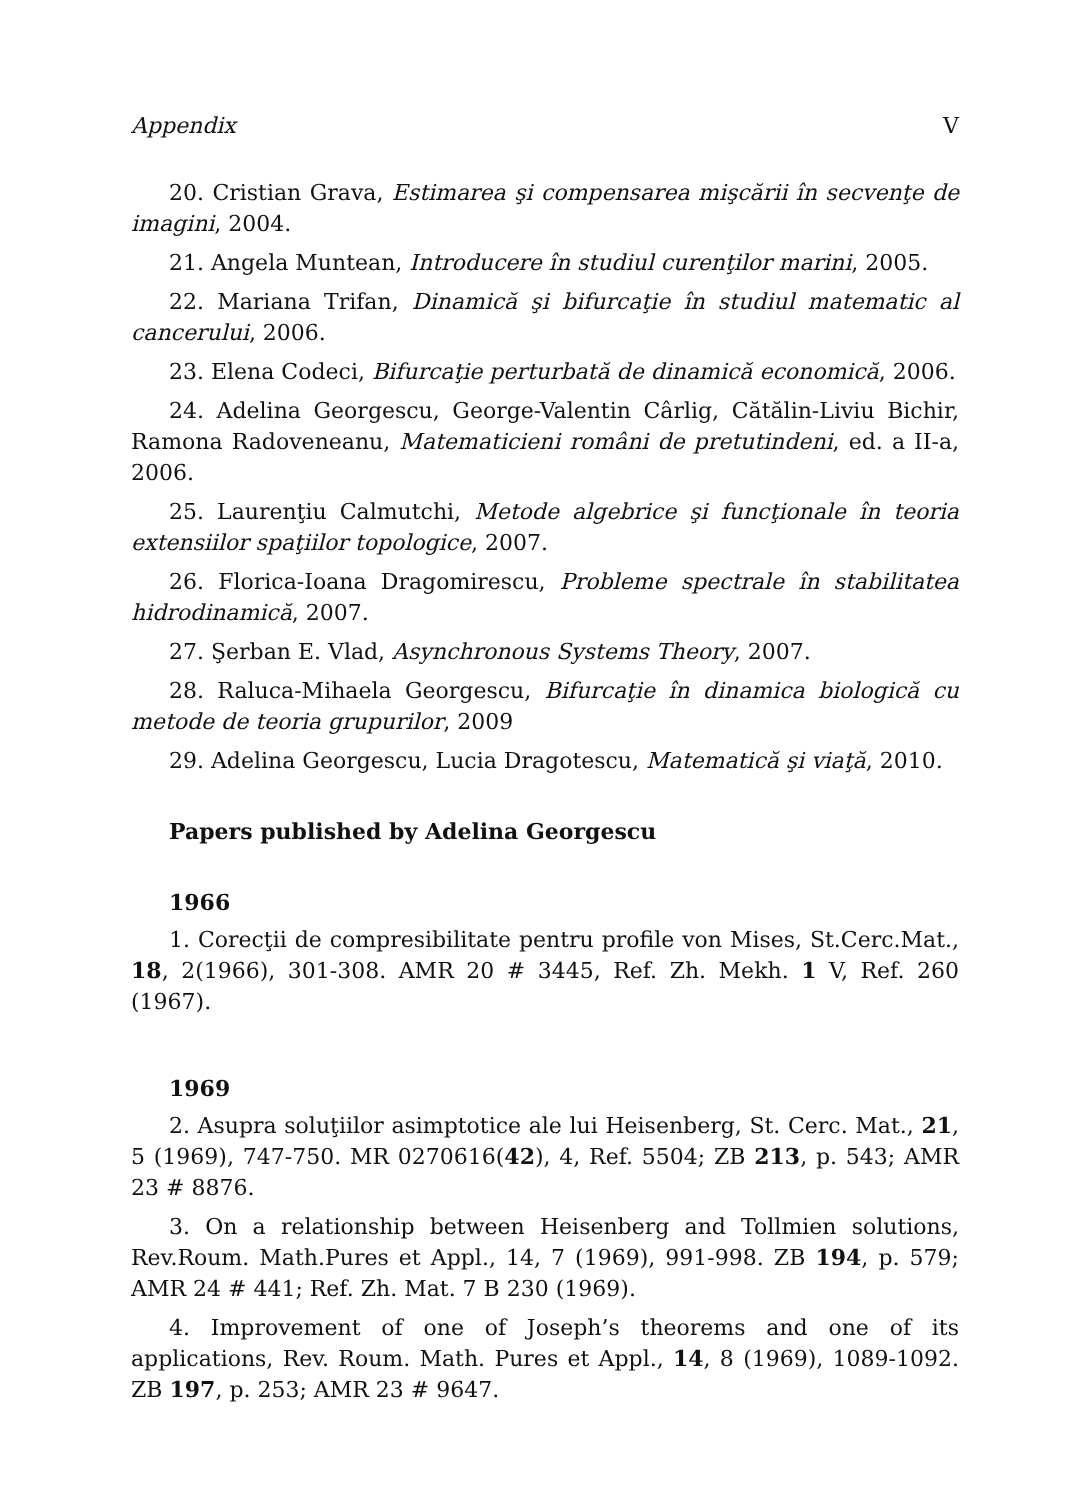Appendix V
20. Cristian Grava, Estimarea şi compensarea mişcării în secvenţe de imagini, 2004.
21. Angela Muntean, Introducere în studiul curenţilor marini, 2005.
22. Mariana Trifan, Dinamică şi bifurcaţie în studiul matematic al cancerului, 2006.
23. Elena Codeci, Bifurcaţie perturbată de dinamică economică, 2006.
24. Adelina Georgescu, George-Valentin Cârlig, Cătălin-Liviu Bichir, Ramona Radoveneanu, Matematicieni români de pretutindeni, ed. a II-a, 2006.
25. Laurenţiu Calmutchi, Metode algebrice şi funcţionale în teoria extensiilor spaţiilor topologice, 2007.
26. Florica-Ioana Dragomirescu, Probleme spectrale în stabilitatea hidrodinamică, 2007.
27. Şerban E. Vlad, Asynchronous Systems Theory, 2007.
28. Raluca-Mihaela Georgescu, Bifurcaţie în dinamica biologică cu metode de teoria grupurilor, 2009
29. Adelina Georgescu, Lucia Dragotescu, Matematică şi viaţă, 2010.
Papers published by Adelina Georgescu
1966
1. Corecţii de compresibilitate pentru profile von Mises, St.Cerc.Mat., 18, 2(1966), 301-308. AMR 20 # 3445, Ref. Zh. Mekh. 1 V, Ref. 260 (1967).
1969
2. Asupra soluţiilor asimptotice ale lui Heisenberg, St. Cerc. Mat., 21, 5 (1969), 747-750. MR 0270616(42), 4, Ref. 5504; ZB 213, p. 543; AMR 23 # 8876.
3. On a relationship between Heisenberg and Tollmien solutions, Rev.Roum. Math.Pures et Appl., 14, 7 (1969), 991-998. ZB 194, p. 579; AMR 24 # 441; Ref. Zh. Mat. 7 B 230 (1969).
4. Improvement of one of Joseph’s theorems and one of its applications, Rev. Roum. Math. Pures et Appl., 14, 8 (1969), 1089-1092. ZB 197, p. 253; AMR 23 # 9647.